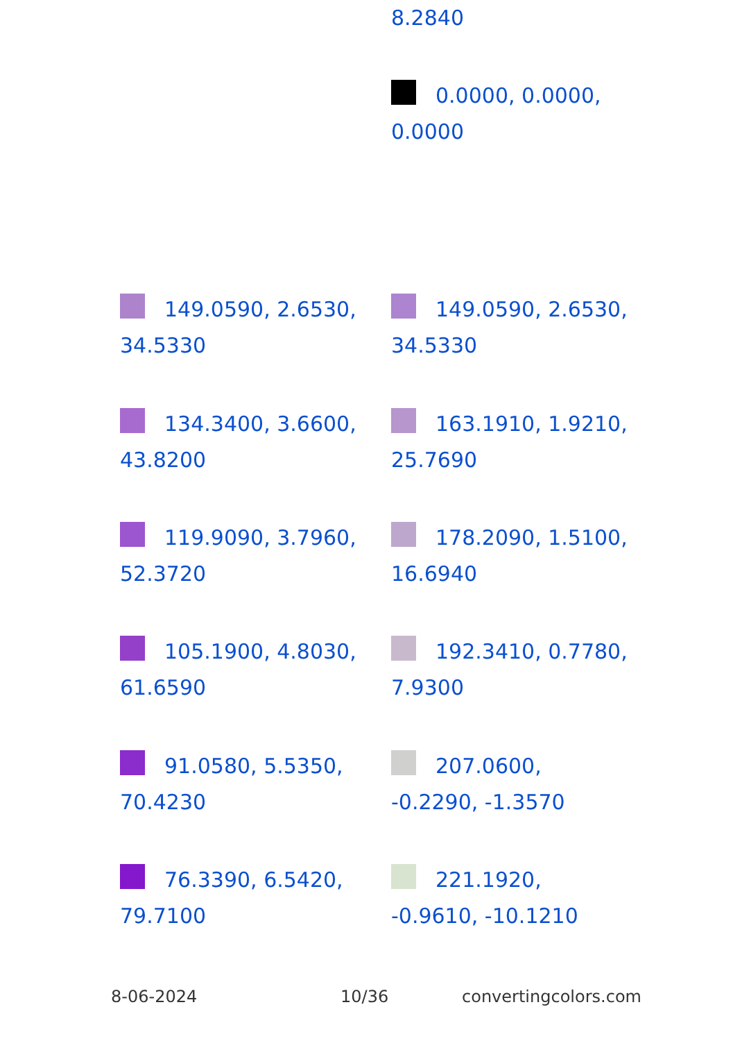8.2840
0.0000, 0.0000, 0.0000
149.0590, 2.6530, 34.5330
149.0590, 2.6530, 34.5330
134.3400, 3.6600, 43.8200
163.1910, 1.9210, 25.7690
119.9090, 3.7960, 52.3720
178.2090, 1.5100, 16.6940
105.1900, 4.8030, 61.6590
192.3410, 0.7780, 7.9300
91.0580, 5.5350, 70.4230
207.0600, -0.2290, -1.3570
76.3390, 6.5420, 79.7100
221.1920, -0.9610, -10.1210
8-06-2024 10/36 convertingcolors.com